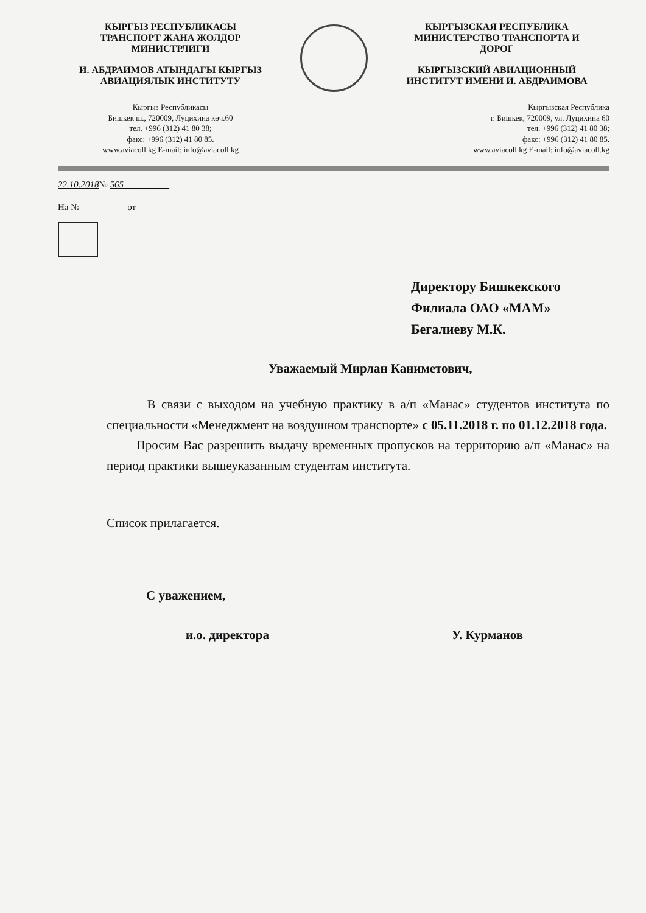КЫРГЫЗ РЕСПУБЛИКАСЫ
ТРАНСПОРТ ЖАНА ЖОЛДОР
МИНИСТРЛИГИ
И. АБДРАИМОВ АТЫНДАГЫ КЫРГЫЗ
АВИАЦИЯЛЫК ИНСТИТУТУ
Кыргыз Республикасы
Бишкек ш., 720009, Луцихина көч.60
тел. +996 (312) 41 80 38;
факс: +996 (312) 41 80 85.
www.aviacoll.kg E-mail: info@aviacoll.kg
КЫРГЫЗСКАЯ РЕСПУБЛИКА
МИНИСТЕРСТВО ТРАНСПОРТА И
ДОРОГ
КЫРГЫЗСКИЙ АВИАЦИОННЫЙ
ИНСТИТУТ ИМЕНИ И. АБДРАИМОВА
Кыргызская Республика
г. Бишкек, 720009, ул. Луцихина 60
тел. +996 (312) 41 80 38;
факс: +996 (312) 41 80 85.
www.aviacoll.kg E-mail: info@aviacoll.kg
22.10.2018№ 565__________
На №__________ от_____________
Директору Бишкекского
Филиала ОАО «МАМ»
Бегалиеву М.К.
Уважаемый Мирлан Каниметович,
В связи с выходом на учебную практику в а/п «Манас» студентов института по специальности «Менеджмент на воздушном транспорте» с 05.11.2018 г. по 01.12.2018 года.
Просим Вас разрешить выдачу временных пропусков на территорию а/п «Манас» на период практики вышеуказанным студентам института.
Список прилагается.
С уважением,
и.о. директора У. Курманов